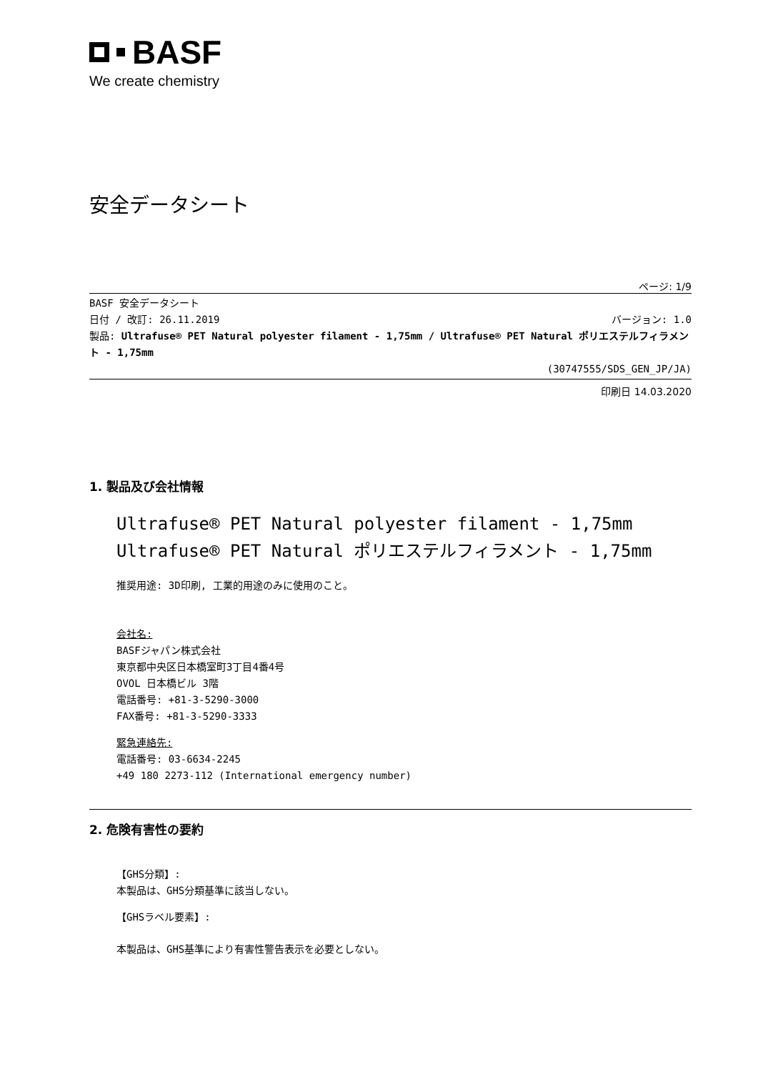BASF
We create chemistry
安全データシート
ページ: 1/9
BASF 安全データシート
日付 / 改訂: 26.11.2019 バージョン: 1.0
製品: Ultrafuse® PET Natural polyester filament - 1,75mm / Ultrafuse® PET Natural ポリエステルフィラメント - 1,75mm
(30747555/SDS_GEN_JP/JA)
印刷日 14.03.2020
1. 製品及び会社情報
Ultrafuse® PET Natural polyester filament - 1,75mm
Ultrafuse® PET Natural ポリエステルフィラメント - 1,75mm
推奨用途: 3D印刷, 工業的用途のみに使用のこと。
会社名:
BASFジャパン株式会社
東京都中央区日本橋室町3丁目4番4号
OVOL 日本橋ビル 3階
電話番号: +81-3-5290-3000
FAX番号: +81-3-5290-3333
緊急連絡先:
電話番号: 03-6634-2245
+49 180 2273-112 (International emergency number)
2. 危険有害性の要約
【GHS分類】:
本製品は、GHS分類基準に該当しない。
【GHSラベル要素】:
本製品は、GHS基準により有害性警告表示を必要としない。